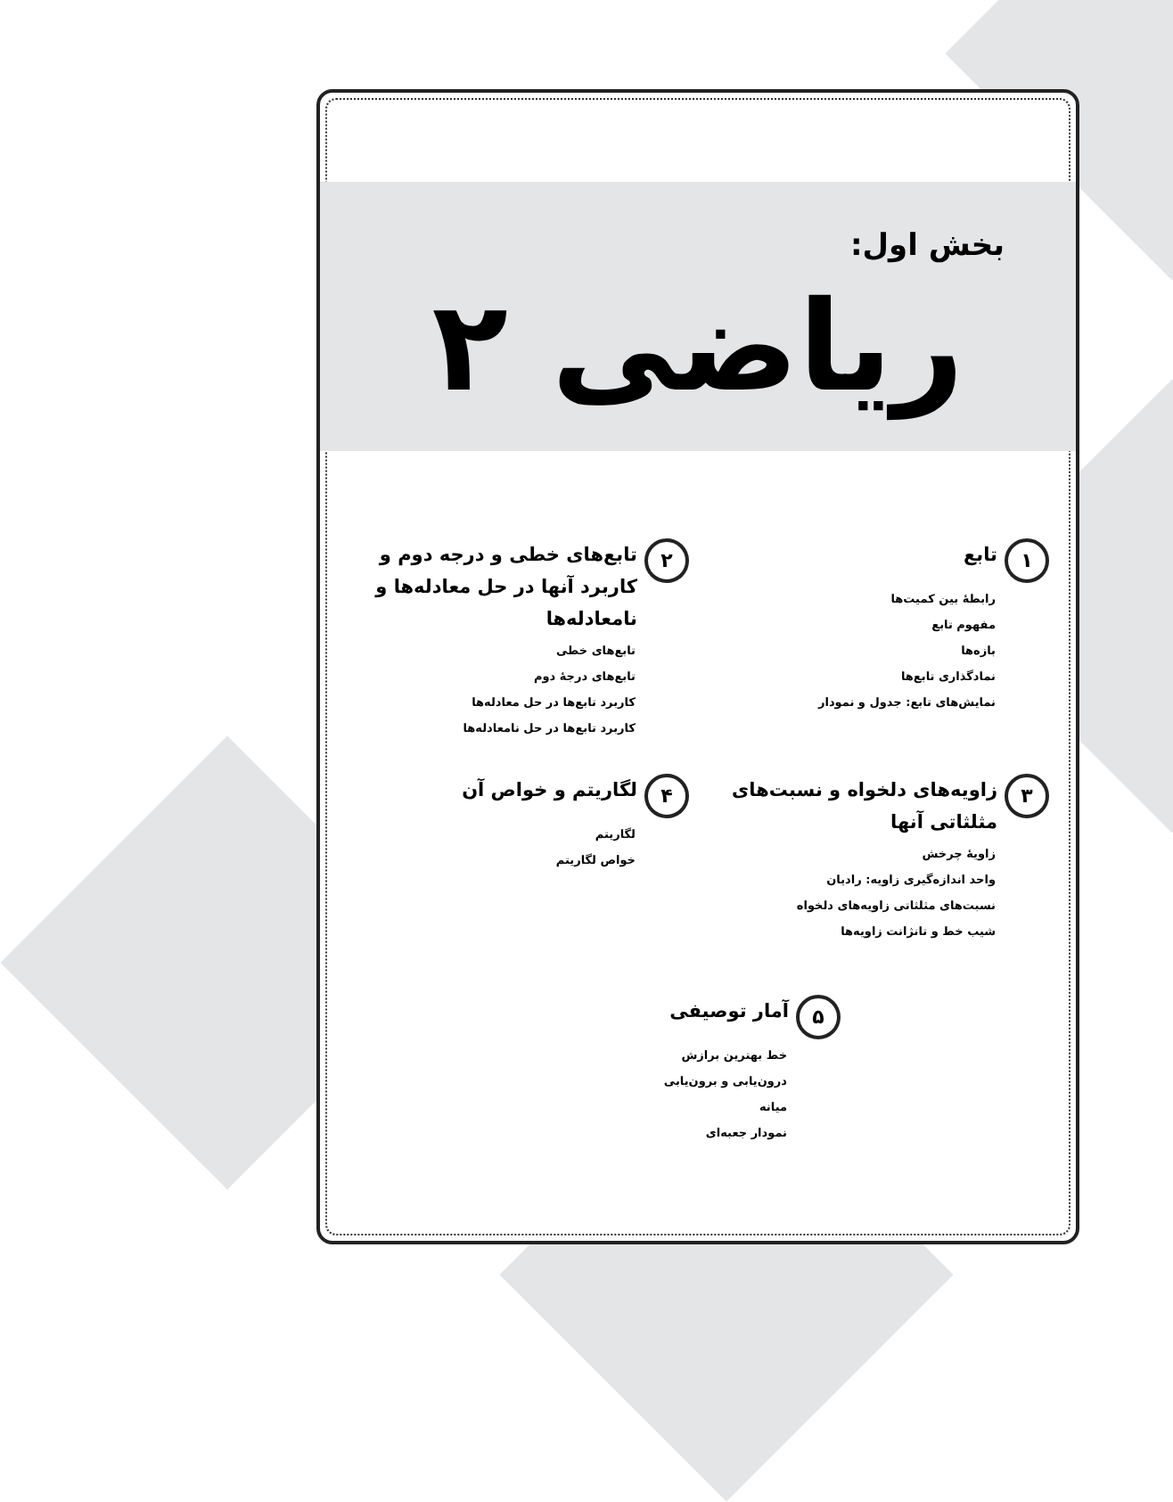بخش اول:
ریاضی ۲
۱ تابع
رابطهٔ بین کمیت‌ها
مفهوم تابع
بازه‌ها
نمادگذاری تابع‌ها
نمایش‌های تابع: جدول و نمودار
۲ تابع‌های خطی و درجه دوم و کاربرد آنها در حل معادله‌ها و نامعادله‌ها
تابع‌های خطی
تابع‌های درجهٔ دوم
کاربرد تابع‌ها در حل معادله‌ها
کاربرد تابع‌ها در حل نامعادله‌ها
۳ زاویه‌های دلخواه و نسبت‌های مثلثاتی آنها
زاویهٔ چرخش
واحد اندازه‌گیری زاویه: رادیان
نسبت‌های مثلثاتی زاویه‌های دلخواه
شیب خط و تانژانت زاویه‌ها
۴ لگاریتم و خواص آن
لگاریتم
خواص لگاریتم
۵ آمار توصیفی
خط بهترین برازش
درون‌یابی و برون‌یابی
میانه
نمودار جعبه‌ای